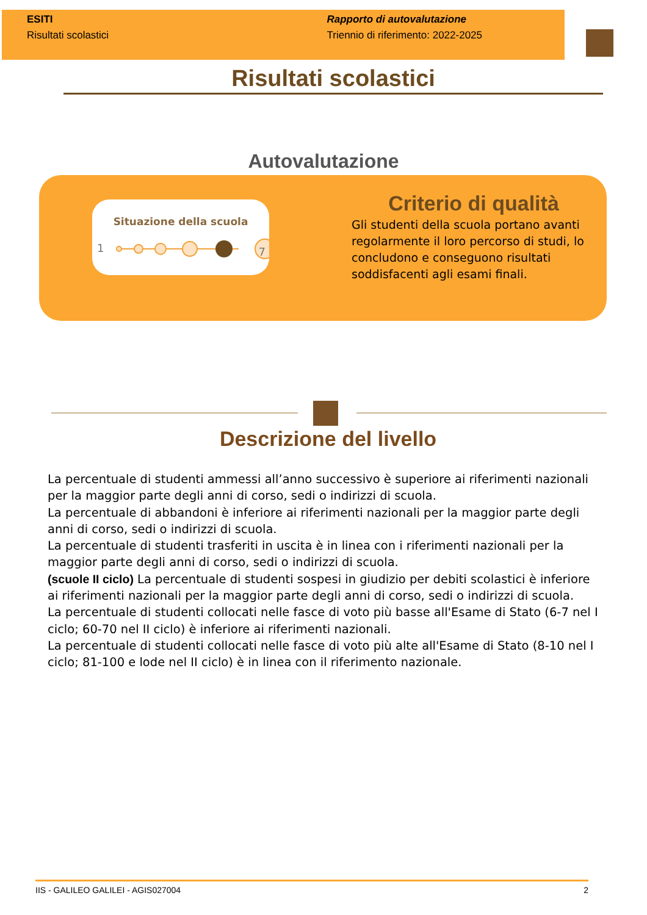ESITI
Risultati scolastici
Rapporto di autovalutazione
Triennio di riferimento: 2022-2025
Risultati scolastici
Autovalutazione
Situazione della scuola
1
7
Criterio di qualità
Gli studenti della scuola portano avanti regolarmente il loro percorso di studi, lo concludono e conseguono risultati soddisfacenti agli esami finali.
Descrizione del livello
La percentuale di studenti ammessi all’anno successivo è superiore ai riferimenti nazionali per la maggior parte degli anni di corso, sedi o indirizzi di scuola.
La percentuale di abbandoni è inferiore ai riferimenti nazionali per la maggior parte degli anni di corso, sedi o indirizzi di scuola.
La percentuale di studenti trasferiti in uscita è in linea con i riferimenti nazionali per la maggior parte degli anni di corso, sedi o indirizzi di scuola.
(scuole II ciclo) La percentuale di studenti sospesi in giudizio per debiti scolastici è inferiore ai riferimenti nazionali per la maggior parte degli anni di corso, sedi o indirizzi di scuola.
La percentuale di studenti collocati nelle fasce di voto più basse all'Esame di Stato (6-7 nel I ciclo; 60-70 nel II ciclo) è inferiore ai riferimenti nazionali.
La percentuale di studenti collocati nelle fasce di voto più alte all'Esame di Stato (8-10 nel I ciclo; 81-100 e lode nel II ciclo) è in linea con il riferimento nazionale.
IIS - GALILEO GALILEI - AGIS027004 2